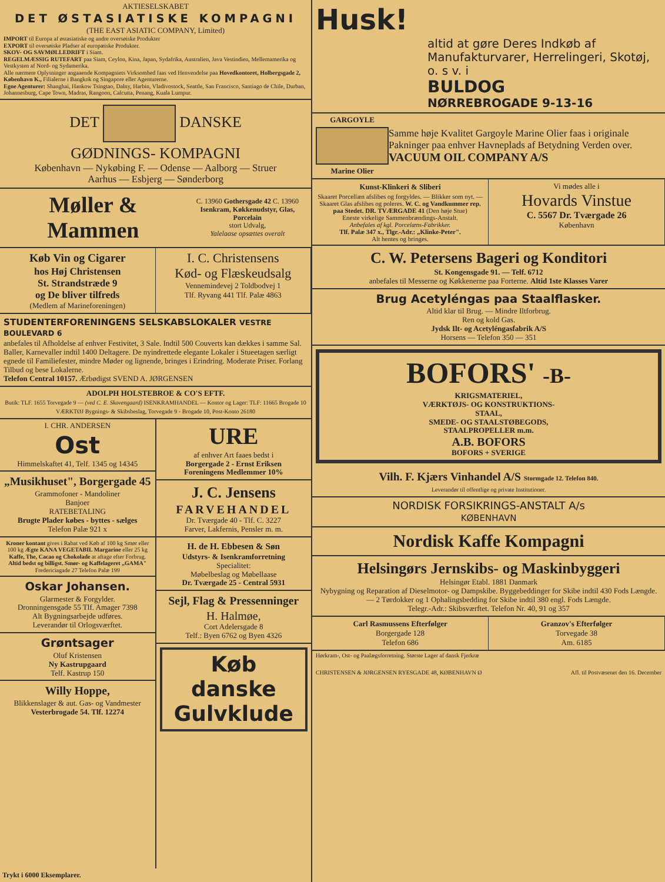AKTIESELSKABET
DET ØSTASIATISKE KOMPAGNI
(THE EAST ASIATIC COMPANY, Limited)
IMPORT til Europa af østasiatiske og andre oversøiske Produkter
EXPORT til oversøiske Pladser af europæiske Produkter.
SKOV- OG SAVMØLLEDRIFT i Siam.
REGELMÆSSIG RUTEFART paa Siam, Ceylon, Kina, Japan, Sydafrika, Australien, Java Vestindien, Mellemamerika og Vestkysten af Nord- og Sydamerika.
Alle nærmere Oplysninger angaaende Kompagniets Virksomhed faas ved Henvendelse paa Hovedkontoret, Holbergsgade 2, København K., Filialerne i Bangkok og Singapore eller Agenturerne.
Egne Agenturer: Shanghai, Hankow Tsingtao, Dalny, Harbin, Vladivostock, Seattle, San Francisco, Santiago de Chile, Durban, Johannesburg, Cape Town, Madras, Rangoon, Calcutta, Penang, Kuala Lumpur.
DET DANSKE
GØDNINGS- KOMPAGNI
København — Nykøbing F. — Odense — Aalborg — Struer
Aarhus — Esbjerg — Sønderborg
Møller & Mammen
C. 13960 Gothersgade 42 C. 13960
Isenkram, Køkkenudstyr, Glas, Porcelain
stort Udvalg,
Yalelaase opsættes overalt
Køb Vin og Cigarer
hos Høj Christensen
St. Strandstræde 9
og De bliver tilfreds
(Medlem af Marineforeningen)
I. C. Christensens
Kød- og Flæskeudsalg
Vennemindevej 2 Toldbodvej 1
Tlf. Ryvang 441 Tlf. Palæ 4863
STUDENTERFORENINGENS SELSKABSLOKALER VESTRE BOULEVARD 6
anbefales til Afholdelse af enhver Festivitet, 3 Sale. Indtil 500 Couverts kan dækkes i samme Sal. Baller, Karnevaller indtil 1400 Deltagere. De nyindrettede elegante Lokaler i Stueetagen særligt egnede til Familiefester, mindre Møder og lignende, bringes i Erindring. Moderate Priser. Forlang Tilbud og bese Lokalerne.
Telefon Central 10157. Ærbødigst SVEND A. JØRGENSEN
ADOLPH HOLSTEBROE & CO'S EFTF.
Butik: TLF. 1655 Torvegade 9 — (ved C. E. Skovengaard) ISENKRAMHANDEL — Kontor og Lager: TLF: 11665 Brogade 10
VÆRKTØJ Bygnings- & Skibsbeslag, Torvegade 9 - Brogade 10, Post-Konto 26180
I. CHR. ANDERSEN
Ost
Himmelskaftet 41, Telf. 1345 og 14345
„Musikhuset", Borgergade 45
Grammofoner - Mandoliner
Banjoer
RATEBETALING
Brugte Plader købes - byttes - sælges
Telefon Palæ 921 x
Kroner kontant gives i Rabat ved Køb af 100 kg Smør eller 100 kg Ægte KANA VEGETABIL Margarine eller 25 kg Kaffe, The, Cacao og Chokolade at aftage efter Forbrug. Altid bedst og billigst. Smør- og Kaffelageret „GAMA"
Fredericiagade 27 Telefon Palæ 199
Oskar Johansen.
Glarmester & Forgylder.
Dronningensgade 55 Tlf. Amager 7398
Alt Bygningsarbejde udføres.
Leverandør til Orlogsværftet.
Grøntsager
Oluf Kristensen
Ny Kastrupgaard
Telf. Kastrup 150
Willy Hoppe,
Blikkenslager & aut. Gas- og Vandmester
Vesterbrogade 54. Tlf. 12274
URE
af enhver Art faaes bedst i
Borgergade 2 - Ernst Eriksen
Foreningens Medlemmer 10%
J. C. Jensens
FARVEHANDEL
Dr. Tværgade 40 - Tlf. C. 3227
Farver, Lakfernis, Pensler m. m.
H. de H. Ebbesen & Søn
Udstyrs- & Isenkramforretning
Specialitet:
Møbelbeslag og Møbellaase
Dr. Tværgade 25 - Central 5931
Sejl, Flag & Pressenninger
H. Halmøe,
Cort Adelersgade 8
Telf.: Byen 6762 og Byen 4326
Køb
danske
Gulvklude
Trykt i 6000 Eksemplarer.
Husk!
altid at gøre Deres Indkøb af Manufakturvarer, Herrelingeri, Skotøj, o. s v. i
BULDOG
NØRREBROGADE 9-13-16
GARGOYLE
Marine Olier
Samme høje Kvalitet Gargoyle Marine Olier faas i originale Pakninger paa enhver Havneplads af Betydning Verden over.
VACUUM OIL COMPANY A/S
Kunst-Klinkeri & Sliberi
Skaaret Porcellæn afslibes og forgyldes. — Blikker som nyt. — Skaaret Glas afslibes og poleres. W. C. og Vandkummer rep. paa Stedet. DR. TVÆRGADE 41 (Den høje Stue)
Eneste virkelige Sammenbrændings-Anstalt.
Anbefales af kgl. Porcelæns-Fabrikker.
Tlf. Palæ 347 x., Tlgr.-Adr.: „Klinke-Peter".
Alt hentes og bringes.
Vi mødes alle i
Hovards Vinstue
C. 5567 Dr. Tværgade 26
København
C. W. Petersens Bageri og Konditori
St. Kongensgade 91. — Telf. 6712
anbefales til Messerne og Køkkenerne paa Forterne. Altid 1ste Klasses Varer
Brug Acetyléngas paa Staalflasker.
Altid klar til Brug. — Mindre Iltforbrug.
Ren og kold Gas.
Jydsk Ilt- og Acetyléngasfabrik A/S
Horsens — Telefon 350 — 351
BOFORS' -B-
KRIGSMATERIEL,
VÆRKTØJS- OG KONSTRUKTIONS-
STAAL,
SMEDE- OG STAALSTØBEGODS,
STAALPROPELLER m.m.
A.B. BOFORS
BOFORS + SVERIGE
Vilh. F. Kjærs Vinhandel A/S Stormgade 12. Telefon 840.
Leverandør til offentlige og private Institutioner.
NORDISK FORSIKRINGS-ANSTALT A/s
KØBENHAVN
Nordisk Kaffe Kompagni
Helsingørs Jernskibs- og Maskinbyggeri
Helsingør Etabl. 1881 Danmark
Nybygning og Reparation af Dieselmotor- og Dampskibe. Byggebeddinger for Skibe indtil 430 Fods Længde. — 2 Tørdokker og 1 Ophalingsbedding for Skibe indtil 380 engl. Fods Længde.
Telegr.-Adr.: Skibsværftet. Telefon Nr. 40, 91 og 357
Carl Rasmussens Efterfølger
Borgergade 128
Telefon 686
Granzov's Efterfølger
Torvegade 38
Am. 6185
Hørkram-, Ost- og Paalægsforretning. Største Lager af dansk Fjerkræ
CHRISTENSEN & JØRGENSEN RYESGADE 48, KØBENHAVN Ø Afl. til Postvæsenet den 16. December